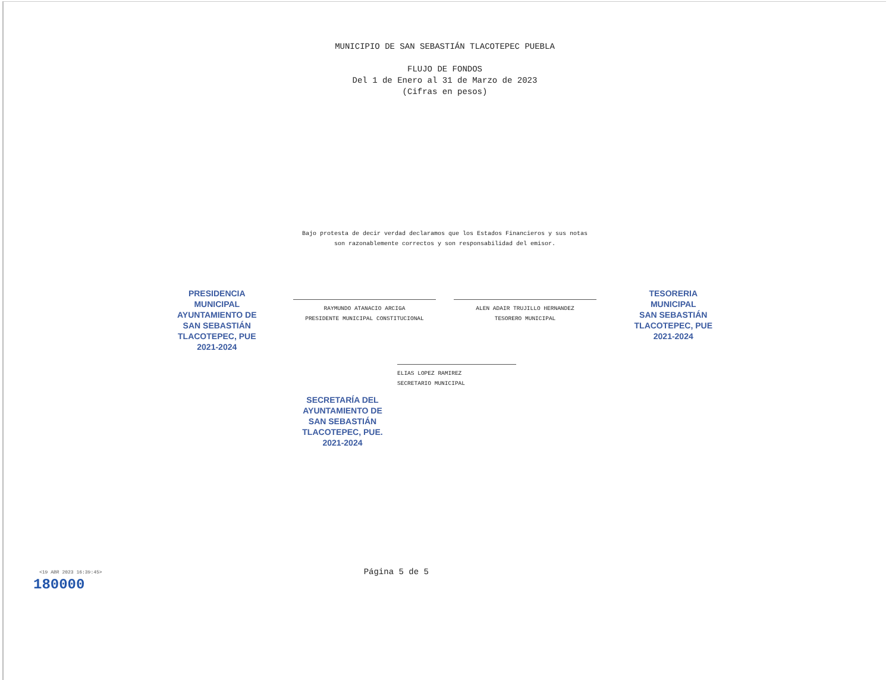MUNICIPIO DE SAN SEBASTIÁN TLACOTEPEC PUEBLA
FLUJO DE FONDOS
Del 1 de Enero al 31 de Marzo de 2023
(Cifras en pesos)
Bajo protesta de decir verdad declaramos que los Estados Financieros y sus notas
son razonablemente correctos y son responsabilidad del emisor.
RAYMUNDO ATANACIO ARCIGA
PRESIDENTE MUNICIPAL CONSTITUCIONAL
ALEN ADAIR TRUJILLO HERNANDEZ
TESORERO MUNICIPAL
PRESIDENCIA
MUNICIPAL
AYUNTAMIENTO DE
SAN SEBASTIÁN
TLACOTEPEC, PUE
2021-2024
TESORERIA
MUNICIPAL
SAN SEBASTIÁN
TLACOTEPEC, PUE
2021-2024
ELIAS LOPEZ RAMIREZ
SECRETARIO MUNICIPAL
SECRETARÍA DEL
AYUNTAMIENTO DE
SAN SEBASTIÁN
TLACOTEPEC, PUE.
2021-2024
<19 ABR 2023 16:39:45> Página 5 de 5
180000